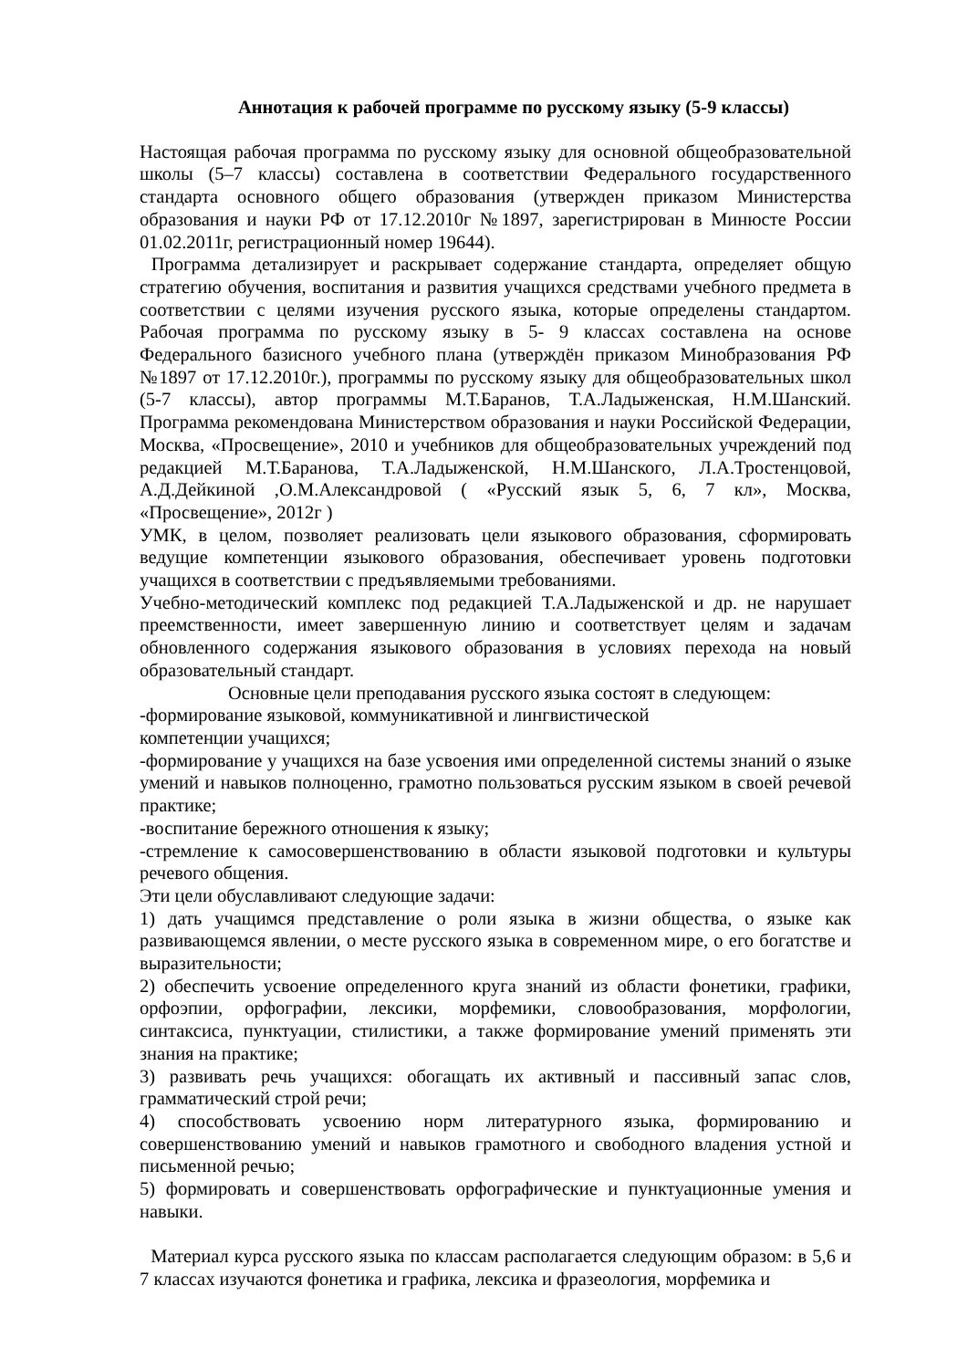Аннотация к рабочей программе по русскому языку (5-9 классы)
Настоящая рабочая программа по русскому языку для основной общеобразовательной школы (5–7 классы) составлена в соответствии Федерального государственного стандарта основного общего образования (утвержден приказом Министерства образования и науки РФ от 17.12.2010г №1897, зарегистрирован в Минюсте России 01.02.2011г, регистрационный номер 19644).
Программа детализирует и раскрывает содержание стандарта, определяет общую стратегию обучения, воспитания и развития учащихся средствами учебного предмета в соответствии с целями изучения русского языка, которые определены стандартом. Рабочая программа по русскому языку в 5- 9 классах составлена на основе Федерального базисного учебного плана (утверждён приказом Минобразования РФ №1897 от 17.12.2010г.), программы по русскому языку для общеобразовательных школ (5-7 классы), автор программы М.Т.Баранов, Т.А.Ладыженская, Н.М.Шанский. Программа рекомендована Министерством образования и науки Российской Федерации, Москва, «Просвещение», 2010 и учебников для общеобразовательных учреждений под редакцией М.Т.Баранова, Т.А.Ладыженской, Н.М.Шанского, Л.А.Тростенцовой, А.Д.Дейкиной ,О.М.Александровой ( «Русский язык 5, 6, 7 кл», Москва, «Просвещение», 2012г )
УМК, в целом, позволяет реализовать цели языкового образования, сформировать ведущие компетенции языкового образования, обеспечивает уровень подготовки учащихся в соответствии с предъявляемыми требованиями.
Учебно-методический комплекс под редакцией Т.А.Ладыженской и др. не нарушает преемственности, имеет завершенную линию и соответствует целям и задачам обновленного содержания языкового образования в условиях перехода на новый образовательный стандарт.
Основные цели преподавания русского языка состоят в следующем:
-формирование языковой, коммуникативной и лингвистической
компетенции учащихся;
-формирование у учащихся на базе усвоения ими определенной системы знаний о языке умений и навыков полноценно, грамотно пользоваться русским языком в своей речевой практике;
-воспитание бережного отношения к языку;
-стремление к самосовершенствованию в области языковой подготовки и культуры речевого общения.
Эти цели обуславливают следующие задачи:
1) дать учащимся представление о роли языка в жизни общества, о языке как развивающемся явлении, о месте русского языка в современном мире, о его богатстве и выразительности;
2) обеспечить усвоение определенного круга знаний из области фонетики, графики, орфоэпии, орфографии, лексики, морфемики, словообразования, морфологии, синтаксиса, пунктуации, стилистики, а также формирование умений применять эти знания на практике;
3) развивать речь учащихся: обогащать их активный и пассивный запас слов, грамматический строй речи;
4) способствовать усвоению норм литературного языка, формированию и совершенствованию умений и навыков грамотного и свободного владения устной и письменной речью;
5) формировать и совершенствовать орфографические и пунктуационные умения и навыки.
Материал курса русского языка по классам располагается следующим образом: в 5,6 и 7 классах изучаются фонетика и графика, лексика и фразеология, морфемика и